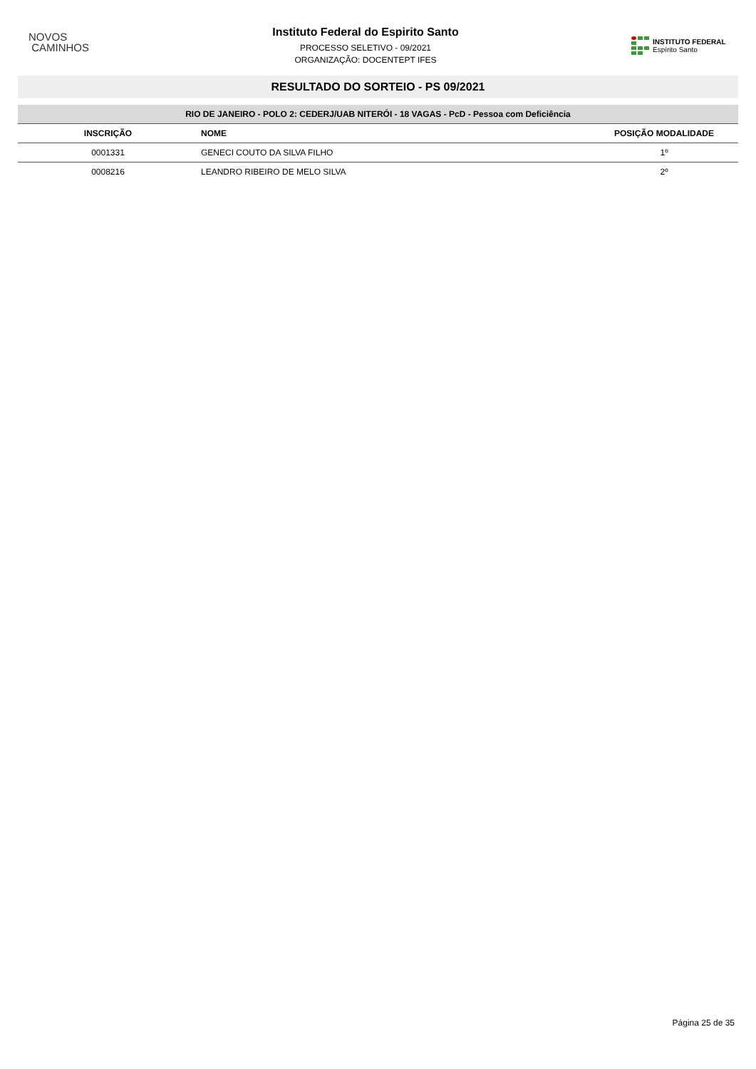NOVOS
CAMINHOS
Instituto Federal do Espirito Santo
PROCESSO SELETIVO - 09/2021
ORGANIZAÇÃO: DOCENTEPT IFES
INSTITUTO FEDERAL
Espírito Santo
RESULTADO DO SORTEIO - PS 09/2021
| RIO DE JANEIRO - POLO 2: CEDERJ/UAB NITERÓI - 18 VAGAS - PcD - Pessoa com Deficiência | | |
| --- | --- | --- |
| INSCRIÇÃO | NOME | POSIÇÃO MODALIDADE |
| 0001331 | GENECI COUTO DA SILVA FILHO | 1º |
| 0008216 | LEANDRO RIBEIRO DE MELO SILVA | 2º |
Página 25 de 35